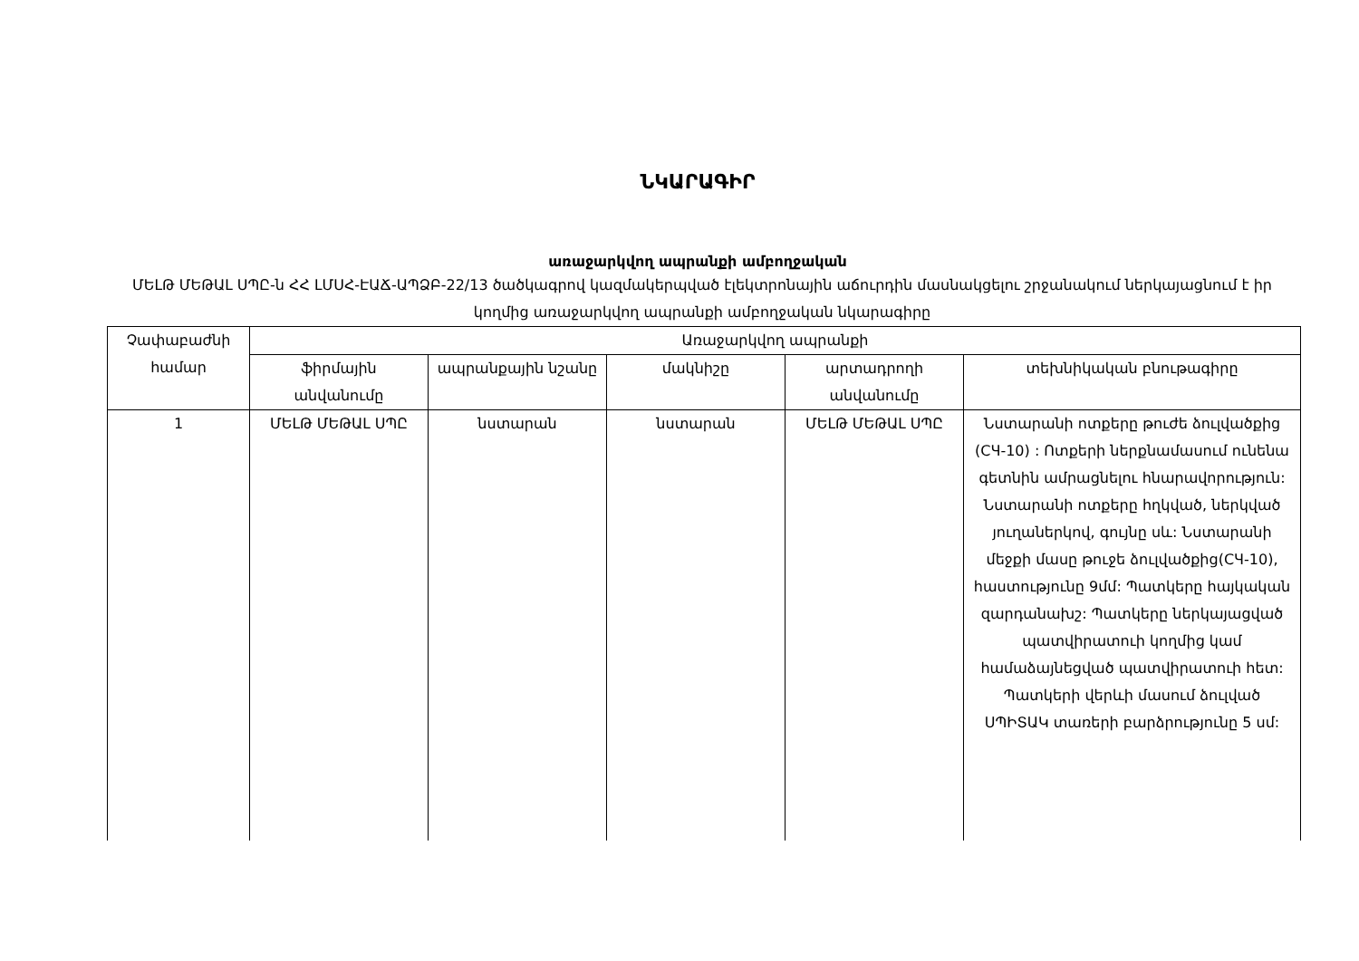ՆԿԱՐԱԳԻՐ
առաջարկվող ապրանքի ամբողջական
ՄԵԼԹ ՄԵԹԱԼ ՍՊԸ-ն ՀՀ ԼՄՍՀ-ԷԱՃ-ԱՊՁԲ-22/13 ծածկագրով կազմակերպված էլեկտրոնային աճուրդին մասնակցելու շրջանակում ներկայացնում է իր կողմից առաջարկվող ապրանքի ամբողջական նկարագիրը
| Չափաբաժնի համար | Առաջարկվող ապրանքի | | | | |
| --- | --- | --- | --- | --- | --- |
| | ֆիրմային անվանումը | ապրանքային նշանը | մակնիշը | արտադրողի անվանումը | տեխնիկական բնութագիրը |
| 1 | ՄԵԼԹ ՄԵԹԱԼ ՍՊԸ | նստարան | նստարան | ՄԵԼԹ ՄԵԹԱԼ ՍՊԸ | Նստարանի ոտքերը թուժե ձուլվածքից (СЧ-10) : Ոտքերի ներքնամասում ունենա գետնին ամրացնելու հնարավորություն: Նստարանի ոտքերը հղկված, ներկված յուղաներկով, գույնը սև: Նստարանի մեջքի մասը թուջե ձուլվածքից(СЧ-10), հաստությունը 9մմ: Պատկերը հայկական զարդանախշ: Պատկերը ներկայացված պատվիրատուի կողմից կամ համաձայնեցված պատվիրատուի հետ: Պատկերի վերևի մասում ձուլված ՍՊԻՏԱԿ տառերի բարձրությունը 5 սմ: |